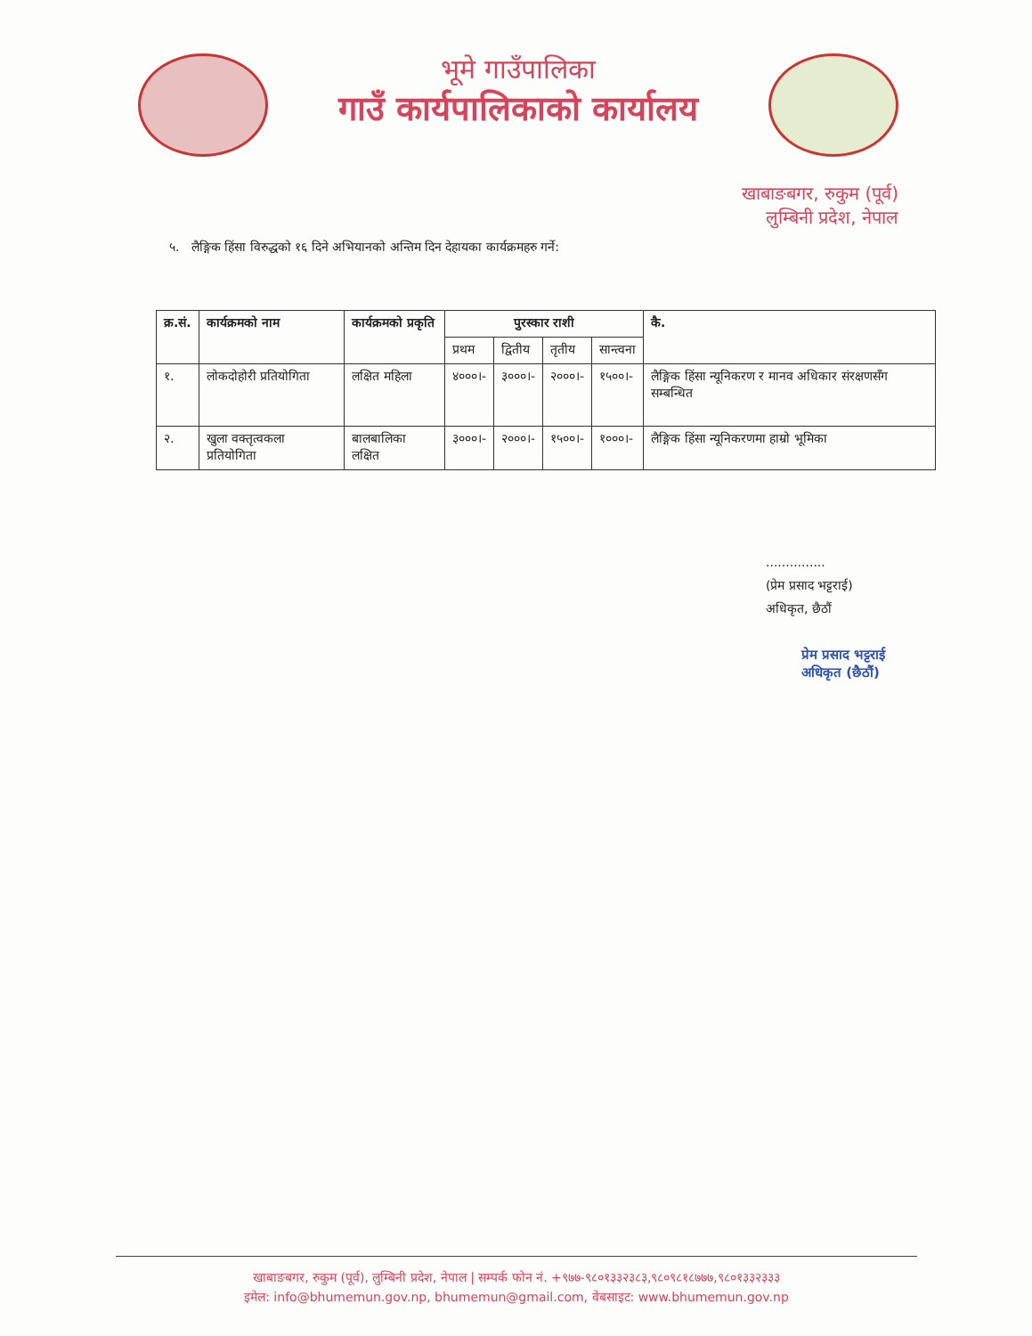भूमे गाउँपालिका
गाउँ कार्यपालिकाको कार्यालय
खाबाङबगर, रुकुम (पूर्व)
लुम्बिनी प्रदेश, नेपाल
५. लैङ्गिक हिंसा विरुद्धको १६ दिने अभियानको अन्तिम दिन देहायका कार्यक्रमहरु गर्ने:
| क्र.सं. | कार्यक्रमको नाम | कार्यक्रमको प्रकृति | पुरस्कार राशी | | | | कै. |
| --- | --- | --- | --- | --- | --- | --- | --- |
| | | | प्रथम | द्वितीय | तृतीय | सान्त्वना | |
| १. | लोकदोहोरी प्रतियोगिता | लक्षित महिला | ४०००।- | ३०००।- | २०००।- | १५००।- | लैङ्गिक हिंसा न्यूनिकरण र मानव अधिकार संरक्षणसँग सम्बन्धित |
| २. | खुला वक्तृत्वकला प्रतियोगिता | बालबालिका लक्षित | ३०००।- | २०००।- | १५००।- | १०००।- | लैङ्गिक हिंसा न्यूनिकरणमा हाम्रो भूमिका |
...............
(प्रेम प्रसाद भट्टराई)
अधिकृत, छैठौं
प्रेम प्रसाद भट्टराई
अधिकृत (छैठौं)
खाबाङबगर, रुकुम (पूर्व), लुम्बिनी प्रदेश, नेपाल | सम्पर्क फोन नं. +९७७-९८०१३३२३८३,९८०९८१८७७७,९८०१३३२३३३
इमेल: info@bhumemun.gov.np, bhumemun@gmail.com, वेबसाइट: www.bhumemun.gov.np